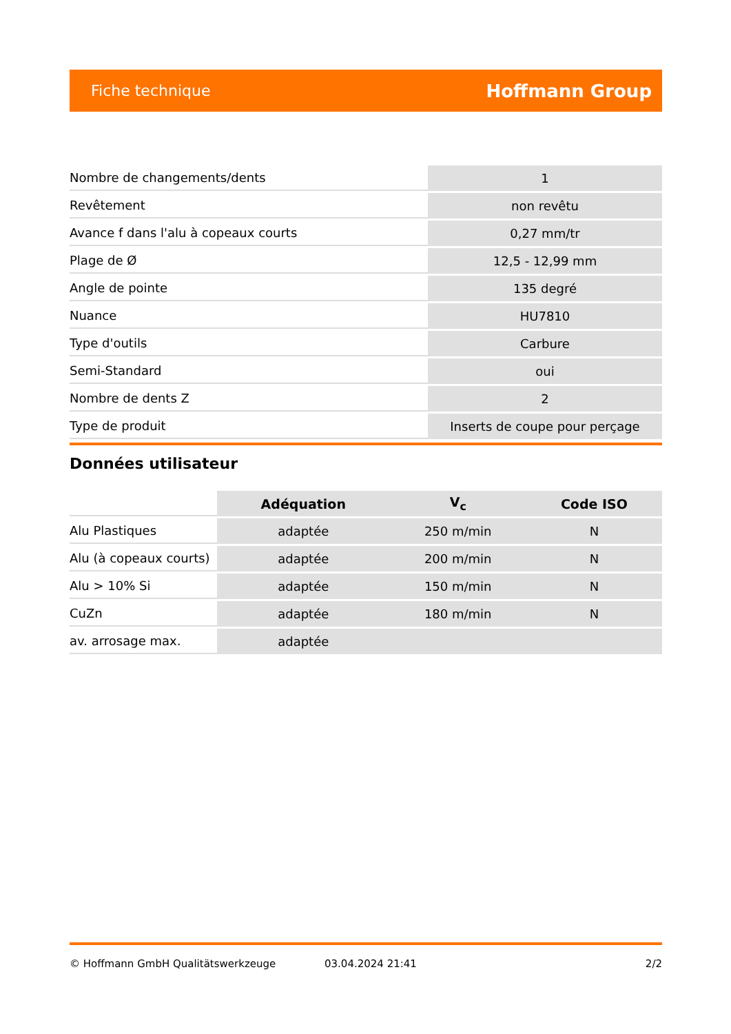Fiche technique Hoffmann Group
| Nombre de changements/dents | 1 |
| Revêtement | non revêtu |
| Avance f dans l'alu à copeaux courts | 0,27 mm/tr |
| Plage de Ø | 12,5 - 12,99 mm |
| Angle de pointe | 135 degré |
| Nuance | HU7810 |
| Type d'outils | Carbure |
| Semi-Standard | oui |
| Nombre de dents Z | 2 |
| Type de produit | Inserts de coupe pour perçage |
Données utilisateur
| | Adéquation | V<sub>c</sub> | Code ISO |
| --- | --- | --- | --- |
| Alu Plastiques | adaptée | 250 m/min | N |
| Alu (à copeaux courts) | adaptée | 200 m/min | N |
| Alu > 10% Si | adaptée | 150 m/min | N |
| CuZn | adaptée | 180 m/min | N |
| av. arrosage max. | adaptée | | |
© Hoffmann GmbH Qualitätswerkzeuge 03.04.2024 21:41 2/2